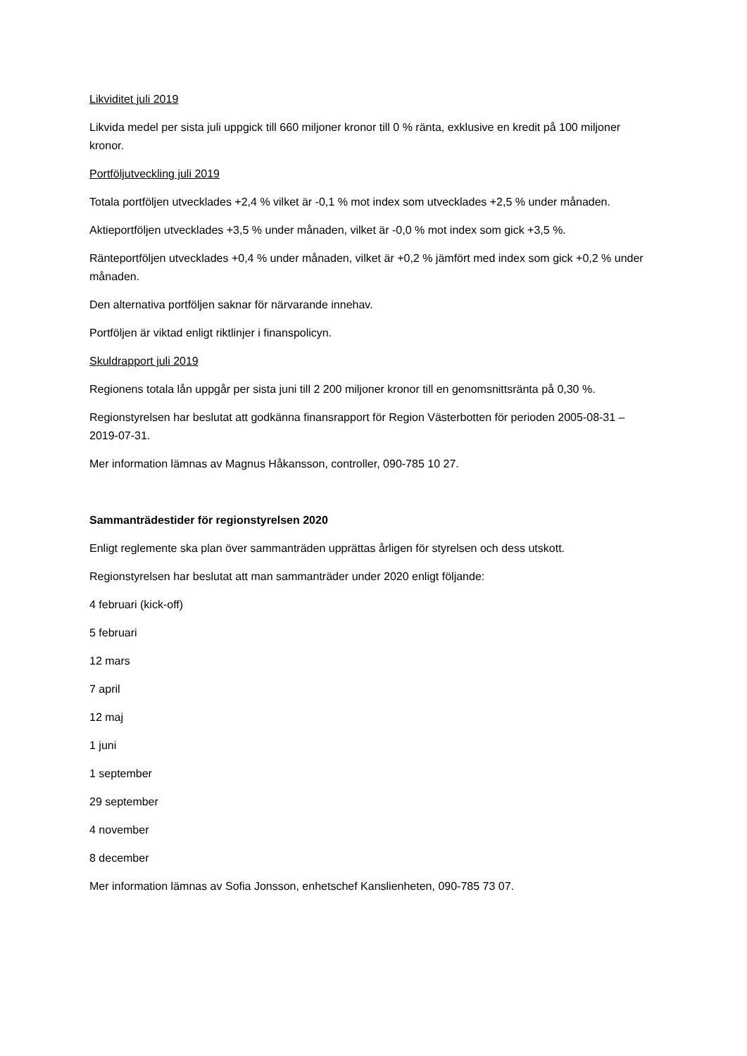Likviditet juli 2019
Likvida medel per sista juli uppgick till 660 miljoner kronor till 0 % ränta, exklusive en kredit på 100 miljoner kronor.
Portföljutveckling juli 2019
Totala portföljen utvecklades +2,4 % vilket är -0,1 % mot index som utvecklades +2,5 % under månaden.
Aktieportföljen utvecklades +3,5 % under månaden, vilket är -0,0 % mot index som gick +3,5 %.
Ränteportföljen utvecklades +0,4 % under månaden, vilket är +0,2 % jämfört med index som gick +0,2 % under månaden.
Den alternativa portföljen saknar för närvarande innehav.
Portföljen är viktad enligt riktlinjer i finanspolicyn.
Skuldrapport juli 2019
Regionens totala lån uppgår per sista juni till 2 200 miljoner kronor till en genomsnittsränta på 0,30 %.
Regionstyrelsen har beslutat att godkänna finansrapport för Region Västerbotten för perioden 2005-08-31 – 2019-07-31.
Mer information lämnas av Magnus Håkansson, controller, 090-785 10 27.
Sammanträdestider för regionstyrelsen 2020
Enligt reglemente ska plan över sammanträden upprättas årligen för styrelsen och dess utskott.
Regionstyrelsen har beslutat att man sammanträder under 2020 enligt följande:
4 februari (kick-off)
5 februari
12 mars
7 april
12 maj
1 juni
1 september
29 september
4 november
8 december
Mer information lämnas av Sofia Jonsson, enhetschef Kanslienheten, 090-785 73 07.